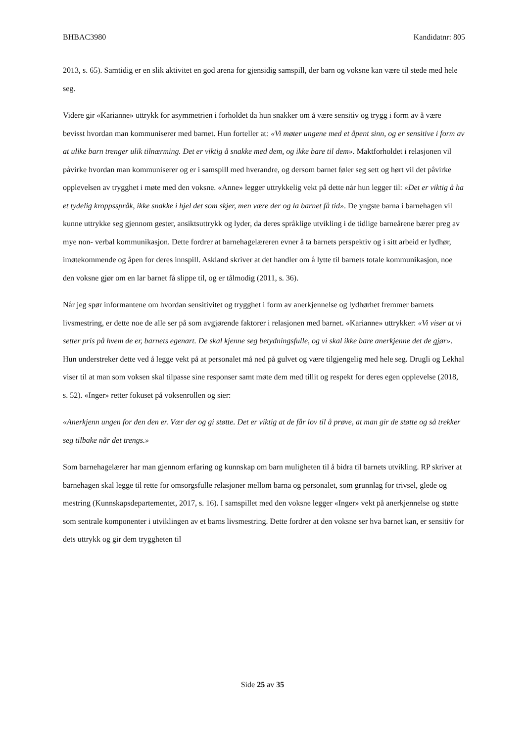BHBAC3980 Kandidatnr: 805
2013, s. 65). Samtidig er en slik aktivitet en god arena for gjensidig samspill, der barn og voksne kan være til stede med hele seg.
Videre gir «Karianne» uttrykk for asymmetrien i forholdet da hun snakker om å være sensitiv og trygg i form av å være bevisst hvordan man kommuniserer med barnet. Hun forteller at: «Vi møter ungene med et åpent sinn, og er sensitive i form av at ulike barn trenger ulik tilnærming. Det er viktig å snakke med dem, og ikke bare til dem». Maktforholdet i relasjonen vil påvirke hvordan man kommuniserer og er i samspill med hverandre, og dersom barnet føler seg sett og hørt vil det påvirke opplevelsen av trygghet i møte med den voksne. «Anne» legger uttrykkelig vekt på dette når hun legger til: «Det er viktig å ha et tydelig kroppsspråk, ikke snakke i hjel det som skjer, men være der og la barnet få tid». De yngste barna i barnehagen vil kunne uttrykke seg gjennom gester, ansiktsuttrykk og lyder, da deres språklige utvikling i de tidlige barneårene bærer preg av mye non- verbal kommunikasjon. Dette fordrer at barnehagelæreren evner å ta barnets perspektiv og i sitt arbeid er lydhør, imøtekommende og åpen for deres innspill. Askland skriver at det handler om å lytte til barnets totale kommunikasjon, noe den voksne gjør om en lar barnet få slippe til, og er tålmodig (2011, s. 36).
Når jeg spør informantene om hvordan sensitivitet og trygghet i form av anerkjennelse og lydhørhet fremmer barnets livsmestring, er dette noe de alle ser på som avgjørende faktorer i relasjonen med barnet. «Karianne» uttrykker: «Vi viser at vi setter pris på hvem de er, barnets egenart. De skal kjenne seg betydningsfulle, og vi skal ikke bare anerkjenne det de gjør». Hun understreker dette ved å legge vekt på at personalet må ned på gulvet og være tilgjengelig med hele seg. Drugli og Lekhal viser til at man som voksen skal tilpasse sine responser samt møte dem med tillit og respekt for deres egen opplevelse (2018, s. 52). «Inger» retter fokuset på voksenrollen og sier:
«Anerkjenn ungen for den den er. Vær der og gi støtte. Det er viktig at de får lov til å prøve, at man gir de støtte og så trekker seg tilbake når det trengs.»
Som barnehagelærer har man gjennom erfaring og kunnskap om barn muligheten til å bidra til barnets utvikling. RP skriver at barnehagen skal legge til rette for omsorgsfulle relasjoner mellom barna og personalet, som grunnlag for trivsel, glede og mestring (Kunnskapsdepartementet, 2017, s. 16). I samspillet med den voksne legger «Inger» vekt på anerkjennelse og støtte som sentrale komponenter i utviklingen av et barns livsmestring. Dette fordrer at den voksne ser hva barnet kan, er sensitiv for dets uttrykk og gir dem tryggheten til
Side 25 av 35